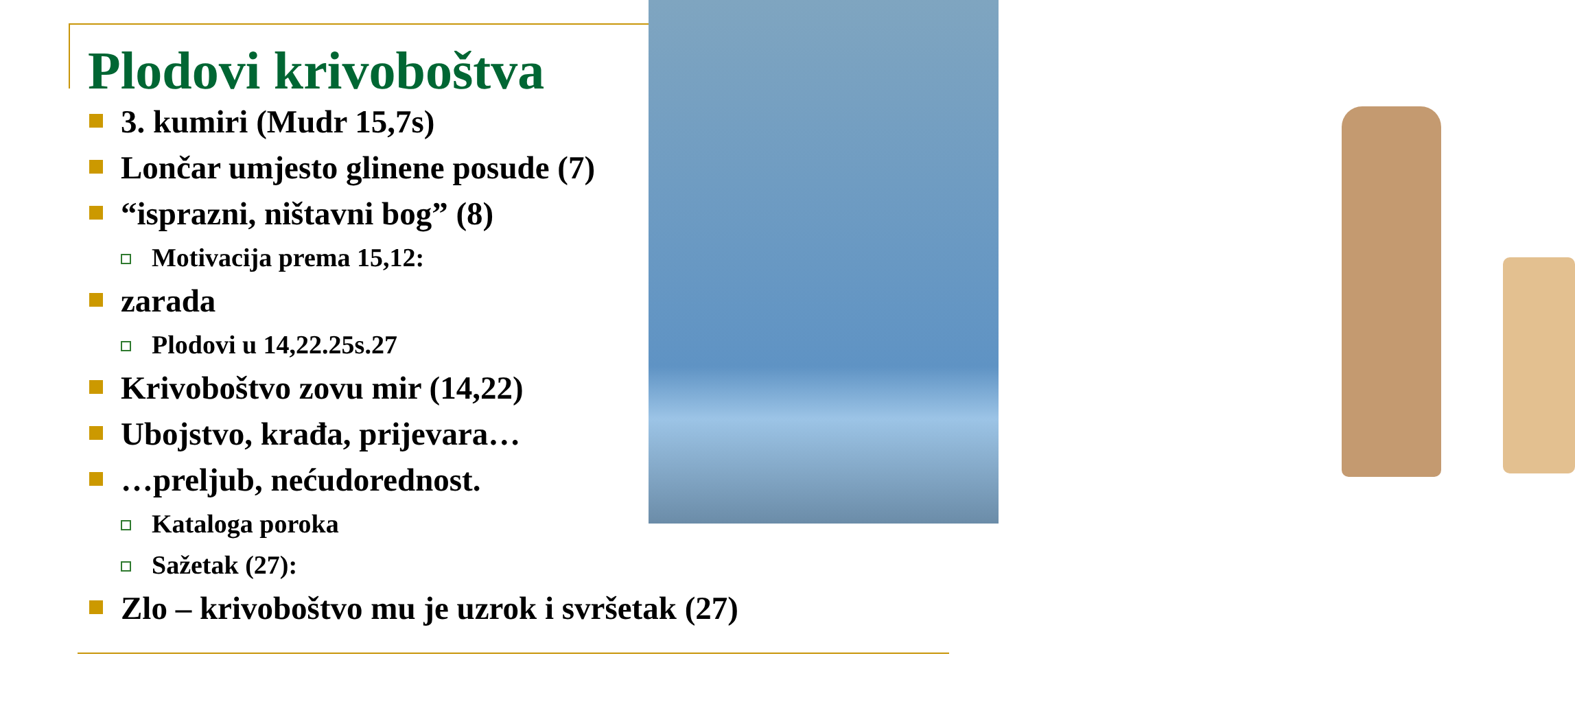Plodovi krivoboštva
3. kumiri (Mudr 15,7s)
Lončar umjesto glinene posude (7)
“isprazni, ništavni bog” (8)
Motivacija prema 15,12:
zarada
Plodovi u 14,22.25s.27
Krivoboštvo zovu mir (14,22)
Ubojstvo, krađa, prijevara…
…preljub, nećudorednost.
Kataloga poroka
Sažetak (27):
Zlo – krivoboštvo mu je uzrok i svršetak (27)